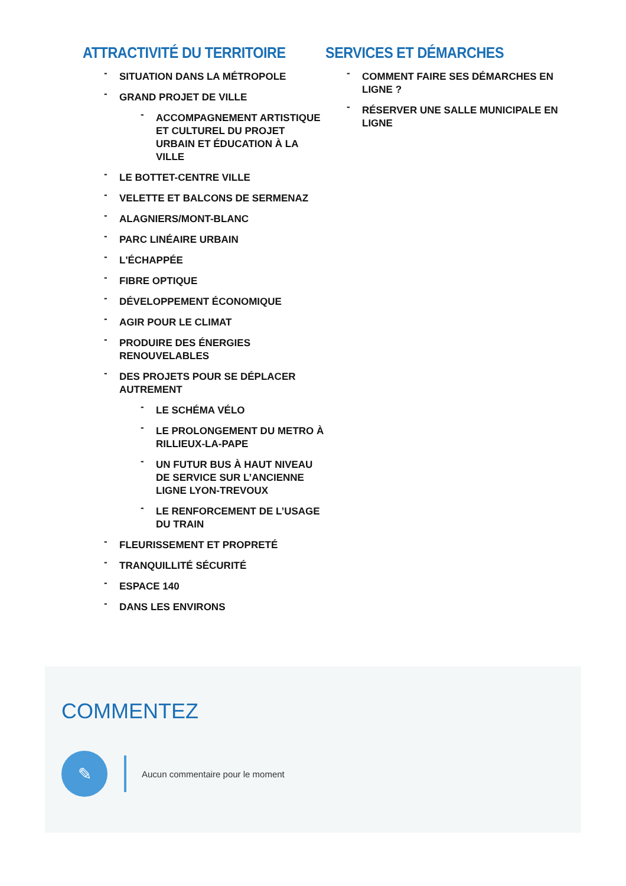ATTRACTIVITÉ DU TERRITOIRE
- SITUATION DANS LA MÉTROPOLE
- GRAND PROJET DE VILLE
- ACCOMPAGNEMENT ARTISTIQUE ET CULTUREL DU PROJET URBAIN ET ÉDUCATION À LA VILLE
- LE BOTTET-CENTRE VILLE
- VELETTE ET BALCONS DE SERMENAZ
- ALAGNIERS/MONT-BLANC
- PARC LINÉAIRE URBAIN
- L'ÉCHAPPÉE
- FIBRE OPTIQUE
- DÉVELOPPEMENT ÉCONOMIQUE
- AGIR POUR LE CLIMAT
- PRODUIRE DES ÉNERGIES RENOUVELABLES
- DES PROJETS POUR SE DÉPLACER AUTREMENT
- LE SCHÉMA VÉLO
- LE PROLONGEMENT DU METRO À RILLIEUX-LA-PAPE
- UN FUTUR BUS À HAUT NIVEAU DE SERVICE SUR L’ANCIENNE LIGNE LYON-TREVOUX
- LE RENFORCEMENT DE L’USAGE DU TRAIN
- FLEURISSEMENT ET PROPRETÉ
- TRANQUILLITÉ SÉCURITÉ
- ESPACE 140
- DANS LES ENVIRONS
SERVICES ET DÉMARCHES
- COMMENT FAIRE SES DÉMARCHES EN LIGNE ?
- RÉSERVER UNE SALLE MUNICIPALE EN LIGNE
COMMENTEZ
✎
Aucun commentaire pour le moment